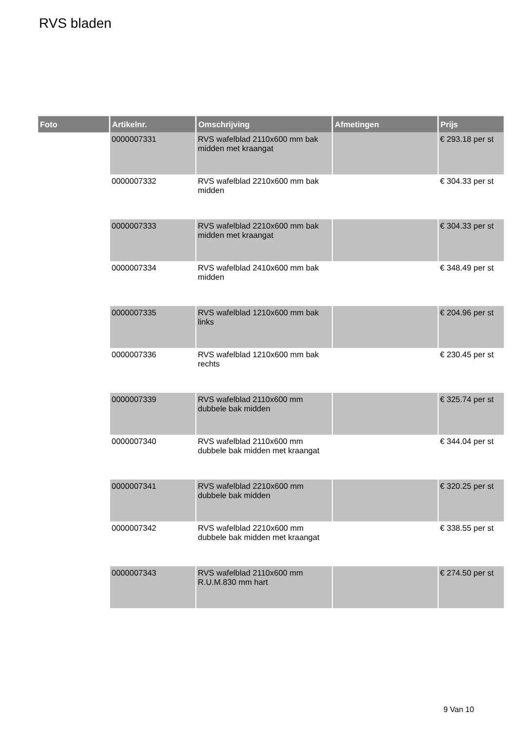RVS bladen
| Foto | Artikelnr. | Omschrijving | Afmetingen | Prijs |
| --- | --- | --- | --- | --- |
| | 0000007331 | RVS wafelblad 2110x600 mm bak midden met kraangat | | € 293.18 per st |
| | 0000007332 | RVS wafelblad 2210x600 mm bak midden | | € 304.33 per st |
| | 0000007333 | RVS wafelblad 2210x600 mm bak midden met kraangat | | € 304.33 per st |
| | 0000007334 | RVS wafelblad 2410x600 mm bak midden | | € 348.49 per st |
| | 0000007335 | RVS wafelblad 1210x600 mm bak links | | € 204.96 per st |
| | 0000007336 | RVS wafelblad 1210x600 mm bak rechts | | € 230.45 per st |
| | 0000007339 | RVS wafelblad 2110x600 mm dubbele bak midden | | € 325.74 per st |
| | 0000007340 | RVS wafelblad 2110x600 mm dubbele bak midden met kraangat | | € 344.04 per st |
| | 0000007341 | RVS wafelblad 2210x600 mm dubbele bak midden | | € 320.25 per st |
| | 0000007342 | RVS wafelblad 2210x600 mm dubbele bak midden met kraangat | | € 338.55 per st |
| | 0000007343 | RVS wafelblad 2110x600 mm R.U.M.830 mm hart | | € 274.50 per st |
9 Van 10